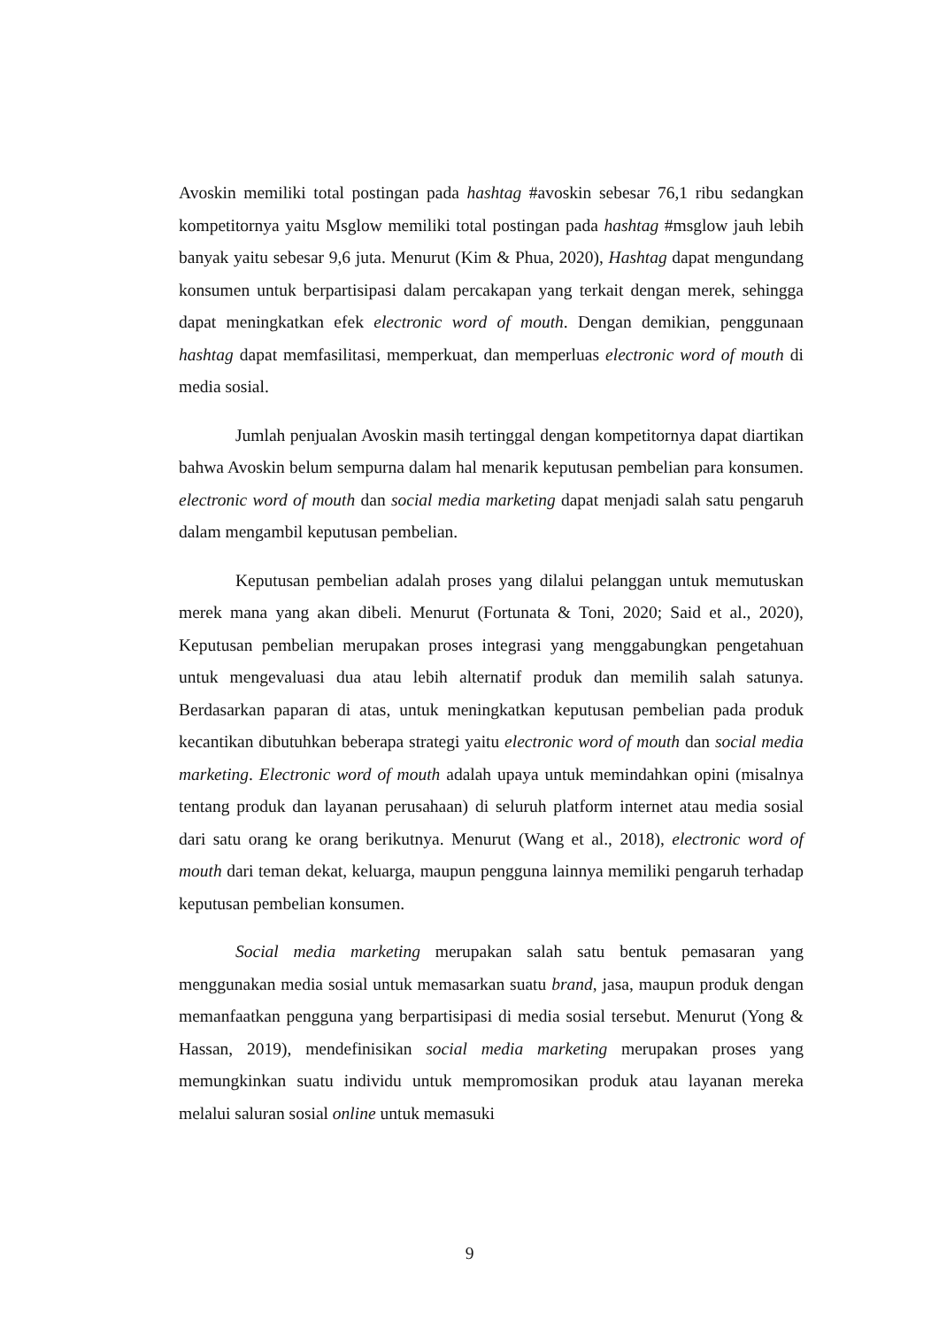Avoskin memiliki total postingan pada hashtag #avoskin sebesar 76,1 ribu sedangkan kompetitornya yaitu Msglow memiliki total postingan pada hashtag #msglow jauh lebih banyak yaitu sebesar 9,6 juta. Menurut (Kim & Phua, 2020), Hashtag dapat mengundang konsumen untuk berpartisipasi dalam percakapan yang terkait dengan merek, sehingga dapat meningkatkan efek electronic word of mouth. Dengan demikian, penggunaan hashtag dapat memfasilitasi, memperkuat, dan memperluas electronic word of mouth di media sosial.
Jumlah penjualan Avoskin masih tertinggal dengan kompetitornya dapat diartikan bahwa Avoskin belum sempurna dalam hal menarik keputusan pembelian para konsumen. electronic word of mouth dan social media marketing dapat menjadi salah satu pengaruh dalam mengambil keputusan pembelian.
Keputusan pembelian adalah proses yang dilalui pelanggan untuk memutuskan merek mana yang akan dibeli. Menurut (Fortunata & Toni, 2020; Said et al., 2020), Keputusan pembelian merupakan proses integrasi yang menggabungkan pengetahuan untuk mengevaluasi dua atau lebih alternatif produk dan memilih salah satunya. Berdasarkan paparan di atas, untuk meningkatkan keputusan pembelian pada produk kecantikan dibutuhkan beberapa strategi yaitu electronic word of mouth dan social media marketing. Electronic word of mouth adalah upaya untuk memindahkan opini (misalnya tentang produk dan layanan perusahaan) di seluruh platform internet atau media sosial dari satu orang ke orang berikutnya. Menurut (Wang et al., 2018), electronic word of mouth dari teman dekat, keluarga, maupun pengguna lainnya memiliki pengaruh terhadap keputusan pembelian konsumen.
Social media marketing merupakan salah satu bentuk pemasaran yang menggunakan media sosial untuk memasarkan suatu brand, jasa, maupun produk dengan memanfaatkan pengguna yang berpartisipasi di media sosial tersebut. Menurut (Yong & Hassan, 2019), mendefinisikan social media marketing merupakan proses yang memungkinkan suatu individu untuk mempromosikan produk atau layanan mereka melalui saluran sosial online untuk memasuki
9